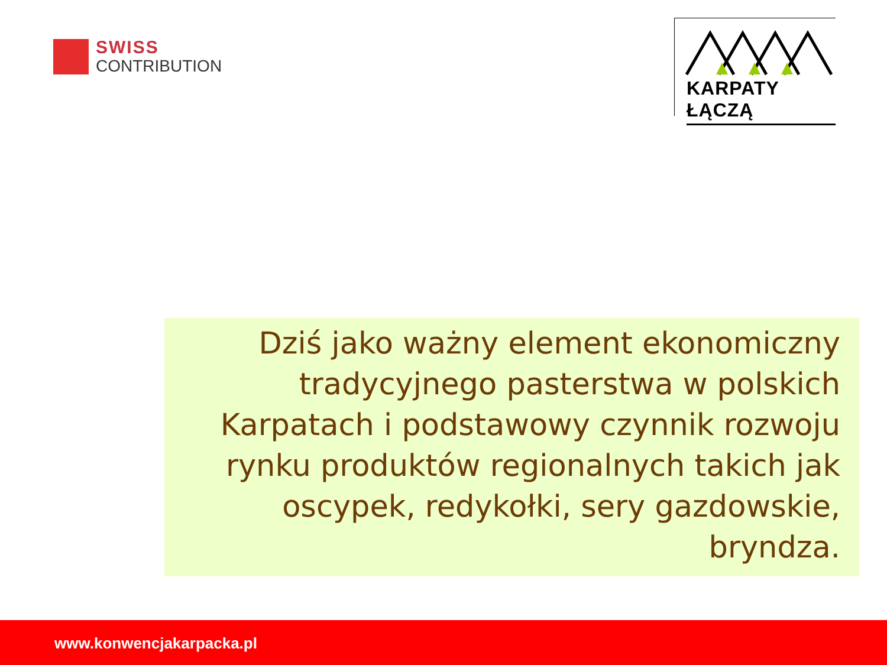SWISS
CONTRIBUTION
KARPATY ŁĄCZĄ
Dziś jako ważny element ekonomiczny tradycyjnego pasterstwa w polskich Karpatach i podstawowy czynnik rozwoju rynku produktów regionalnych takich jak oscypek, redykołki, sery gazdowskie, bryndza.
www.konwencjakarpacka.pl